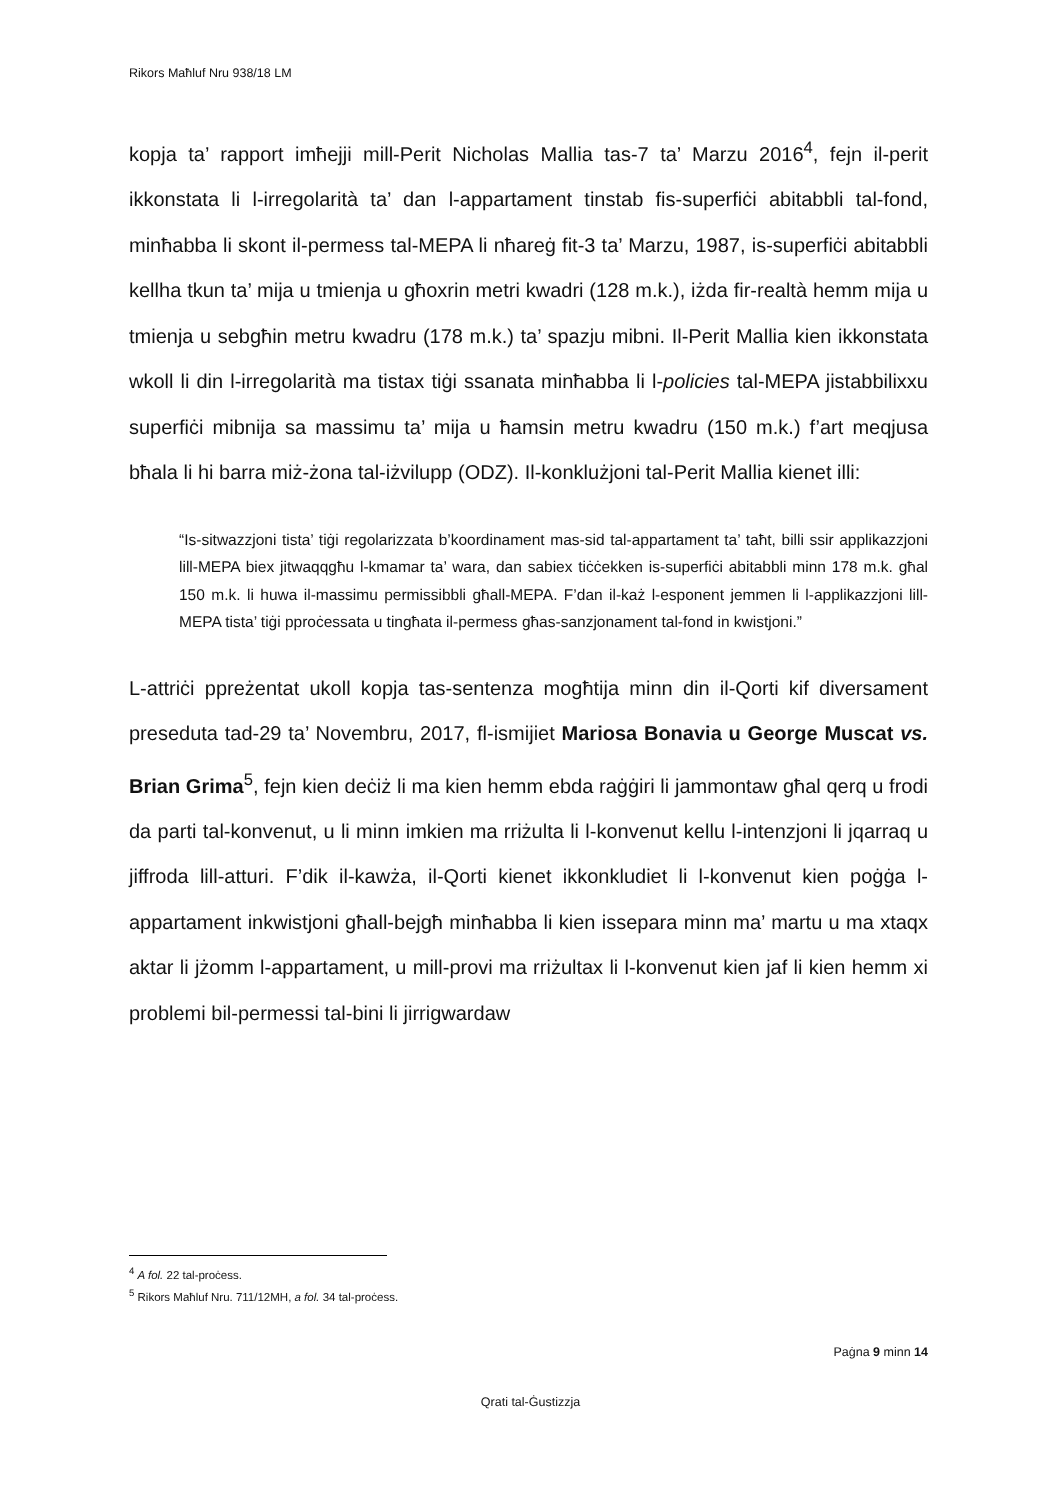Rikors Maħluf Nru 938/18 LM
kopja ta’ rapport imħejji mill-Perit Nicholas Mallia tas-7 ta’ Marzu 2016<sup>4</sup>, fejn il-perit ikkonstata li l-irregolarità ta’ dan l-appartament tinstab fis-superfiċi abitabbli tal-fond, minħabba li skont il-permess tal-MEPA li nħareġ fit-3 ta’ Marzu, 1987, is-superfiċi abitabbli kellha tkun ta’ mija u tmienja u għoxrin metri kwadri (128 m.k.), iżda fir-realtà hemm mija u tmienja u sebgħin metru kwadru (178 m.k.) ta’ spazju mibni. Il-Perit Mallia kien ikkonstata wkoll li din l-irregolarità ma tistax tiġi ssanata minħabba li l-policies tal-MEPA jistabbilixxu superfiċi mibnija sa massimu ta’ mija u ħamsin metru kwadru (150 m.k.) f’art meqjusa bħala li hi barra miż-żona tal-iżvilupp (ODZ). Il-konklużjoni tal-Perit Mallia kienet illi:
“Is-sitwazzjoni tista’ tiġi regolarizzata b’koordinament mas-sid tal-appartament ta’ taħt, billi ssir applikazzjoni lill-MEPA biex jitwaqqgħu l-kmamar ta’ wara, dan sabiex tiċċekken is-superfiċi abitabbli minn 178 m.k. għal 150 m.k. li huwa il-massimu permissibbli għall-MEPA. F’dan il-każ l-esponent jemmen li l-applikazzjoni lill-MEPA tista’ tiġi pproċessata u tingħata il-permess għas-sanzjonament tal-fond in kwistjoni.”
L-attriċi ppreżentat ukoll kopja tas-sentenza mogħtija minn din il-Qorti kif diversament preseduta tad-29 ta’ Novembru, 2017, fl-ismijiet Mariosa Bonavia u George Muscat vs. Brian Grima<sup>5</sup>, fejn kien deċiż li ma kien hemm ebda raġġiri li jammontaw għal qerq u frodi da parti tal-konvenut, u li minn imkien ma rriżulta li l-konvenut kellu l-intenzjoni li jqarraq u jiffroda lill-atturi. F’dik il-kawża, il-Qorti kienet ikkonkludiet li l-konvenut kien poġġa l-appartament inkwistjoni għall-bejgħ minħabba li kien issepara minn ma’ martu u ma xtaqx aktar li jżomm l-appartament, u mill-provi ma rriżultax li l-konvenut kien jaf li kien hemm xi problemi bil-permessi tal-bini li jirrigwardaw
<sup>4</sup> A fol. 22 tal-proċess.
<sup>5</sup> Rikors Maħluf Nru. 711/12MH, a fol. 34 tal-proċess.
Paġna 9 minn 14
Qrati tal-Ġustizzja